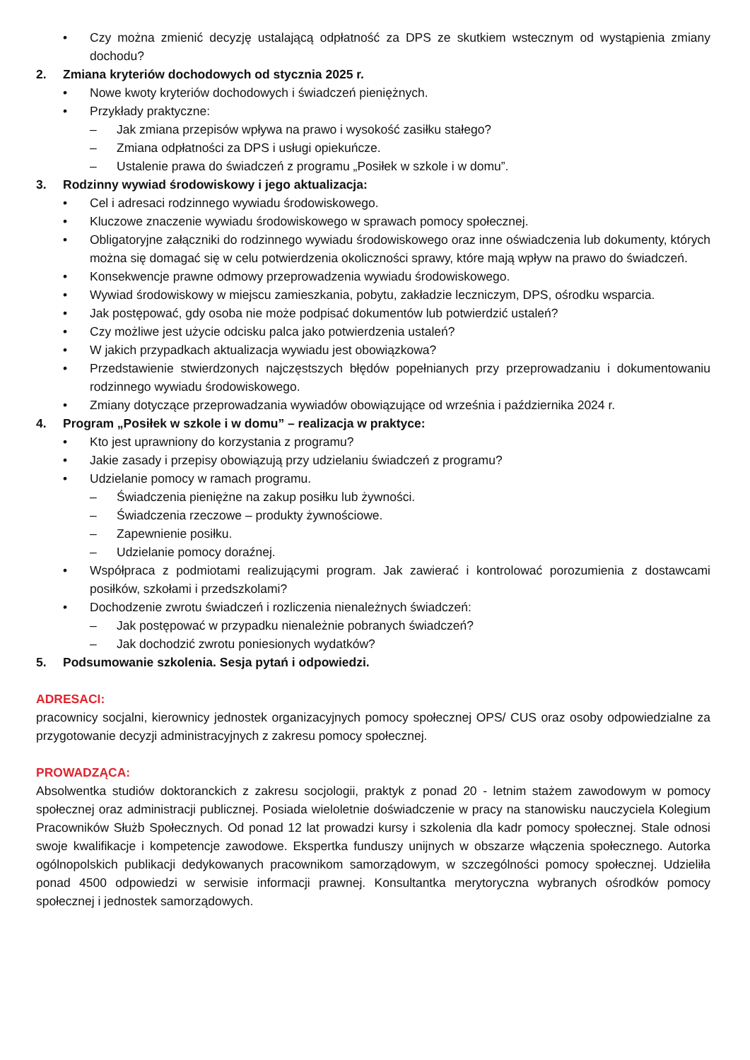• Czy można zmienić decyzję ustalającą odpłatność za DPS ze skutkiem wstecznym od wystąpienia zmiany dochodu?
2. Zmiana kryteriów dochodowych od stycznia 2025 r.
• Nowe kwoty kryteriów dochodowych i świadczeń pieniężnych.
• Przykłady praktyczne:
– Jak zmiana przepisów wpływa na prawo i wysokość zasiłku stałego?
– Zmiana odpłatności za DPS i usługi opiekuńcze.
– Ustalenie prawa do świadczeń z programu „Posiłek w szkole i w domu”.
3. Rodzinny wywiad środowiskowy i jego aktualizacja:
• Cel i adresaci rodzinnego wywiadu środowiskowego.
• Kluczowe znaczenie wywiadu środowiskowego w sprawach pomocy społecznej.
• Obligatoryjne załączniki do rodzinnego wywiadu środowiskowego oraz inne oświadczenia lub dokumenty, których można się domagać się w celu potwierdzenia okoliczności sprawy, które mają wpływ na prawo do świadczeń.
• Konsekwencje prawne odmowy przeprowadzenia wywiadu środowiskowego.
• Wywiad środowiskowy w miejscu zamieszkania, pobytu, zakładzie leczniczym, DPS, ośrodku wsparcia.
• Jak postępować, gdy osoba nie może podpisać dokumentów lub potwierdzić ustaleń?
• Czy możliwe jest użycie odcisku palca jako potwierdzenia ustaleń?
• W jakich przypadkach aktualizacja wywiadu jest obowiązkowa?
• Przedstawienie stwierdzonych najczęstszych błędów popełnianych przy przeprowadzaniu i dokumentowaniu rodzinnego wywiadu środowiskowego.
• Zmiany dotyczące przeprowadzania wywiadów obowiązujące od września i października 2024 r.
4. Program „Posiłek w szkole i w domu” – realizacja w praktyce:
• Kto jest uprawniony do korzystania z programu?
• Jakie zasady i przepisy obowiązują przy udzielaniu świadczeń z programu?
• Udzielanie pomocy w ramach programu.
– Świadczenia pieniężne na zakup posiłku lub żywności.
– Świadczenia rzeczowe – produkty żywnościowe.
– Zapewnienie posiłku.
– Udzielanie pomocy doraźnej.
• Współpraca z podmiotami realizującymi program. Jak zawierać i kontrolować porozumienia z dostawcami posiłków, szkołami i przedszkolami?
• Dochodzenie zwrotu świadczeń i rozliczenia nienależnych świadczeń:
– Jak postępować w przypadku nienależnie pobranych świadczeń?
– Jak dochodzić zwrotu poniesionych wydatków?
5. Podsumowanie szkolenia. Sesja pytań i odpowiedzi.
ADRESACI:
pracownicy socjalni, kierownicy jednostek organizacyjnych pomocy społecznej OPS/ CUS oraz osoby odpowiedzialne za przygotowanie decyzji administracyjnych z zakresu pomocy społecznej.
PROWADZĄCA:
Absolwentka studiów doktoranckich z zakresu socjologii, praktyk z ponad 20 - letnim stażem zawodowym w pomocy społecznej oraz administracji publicznej. Posiada wieloletnie doświadczenie w pracy na stanowisku nauczyciela Kolegium Pracowników Służb Społecznych. Od ponad 12 lat prowadzi kursy i szkolenia dla kadr pomocy społecznej. Stale odnosi swoje kwalifikacje i kompetencje zawodowe. Ekspertka funduszy unijnych w obszarze włączenia społecznego. Autorka ogólnopolskich publikacji dedykowanych pracownikom samorządowym, w szczególności pomocy społecznej. Udzieliła ponad 4500 odpowiedzi w serwisie informacji prawnej. Konsultantka merytoryczna wybranych ośrodków pomocy społecznej i jednostek samorządowych.